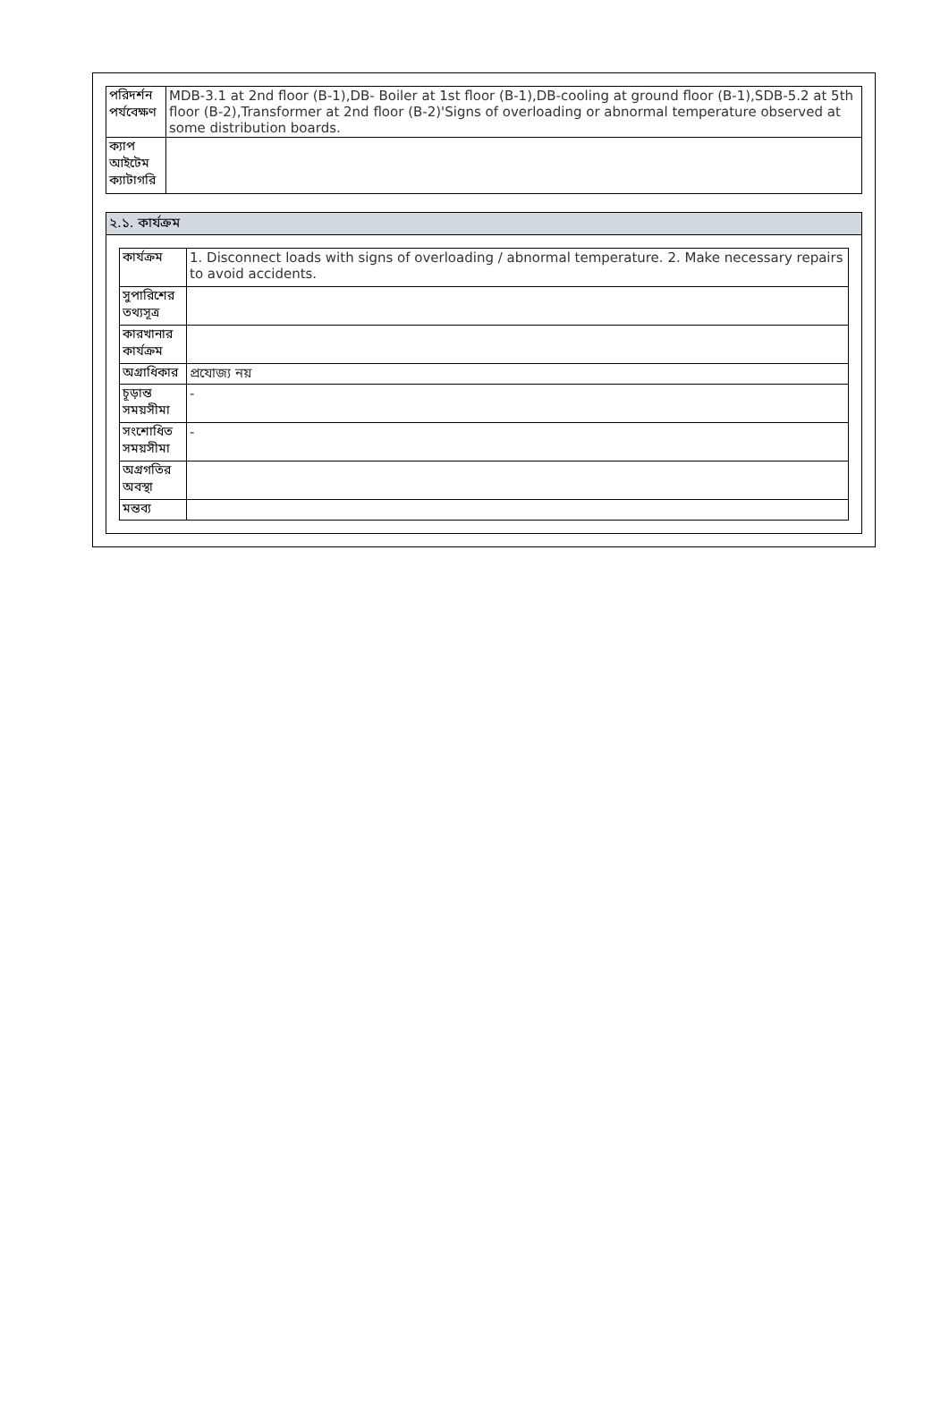| পরিদর্শন পর্যবেক্ষণ | MDB-3.1 at 2nd floor (B-1),DB- Boiler at 1st floor (B-1),DB-cooling at ground floor (B-1),SDB-5.2 at 5th floor (B-2),Transformer at 2nd floor (B-2)'Signs of overloading or abnormal temperature observed at some distribution boards. |
| ক্যাপ আইটেম ক্যাটাগরি | |
২.১. কার্যক্রম
| কার্যক্রম | 1. Disconnect loads with signs of overloading / abnormal temperature. 2. Make necessary repairs to avoid accidents. |
| সুপারিশের তথ্যসূত্র | |
| কারখানার কার্যক্রম | |
| অগ্রাধিকার | প্রযোজ্য নয় |
| চূড়ান্ত সময়সীমা | - |
| সংশোধিত সময়সীমা | - |
| অগ্রগতির অবস্থা | |
| মন্তব্য | |